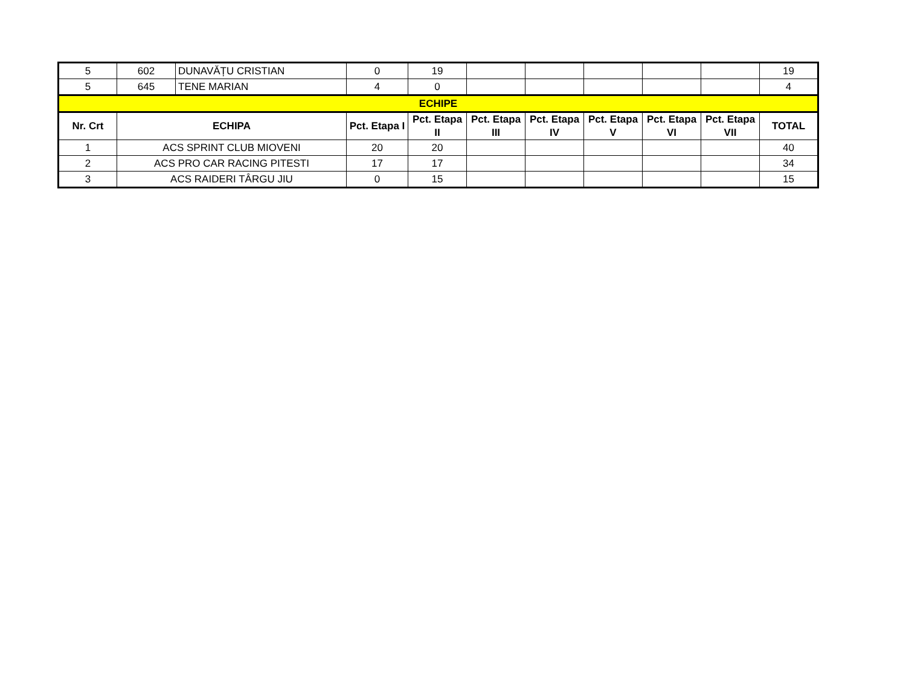| 5 | 602 | DUNAVĂȚU CRISTIAN | 0 | 19 | | | | | | 19 |
| 5 | 645 | TENE MARIAN | 4 | 0 | | | | | | 4 |
| ECHIPE | | | | | | | | | | |
| Nr. Crt | ECHIPA | | Pct. Etapa I | Pct. Etapa II | Pct. Etapa III | Pct. Etapa IV | Pct. Etapa V | Pct. Etapa VI | Pct. Etapa VII | TOTAL |
| 1 | ACS SPRINT CLUB MIOVENI | | 20 | 20 | | | | | | 40 |
| 2 | ACS PRO CAR RACING PITESTI | | 17 | 17 | | | | | | 34 |
| 3 | ACS RAIDERI TÂRGU JIU | | 0 | 15 | | | | | | 15 |